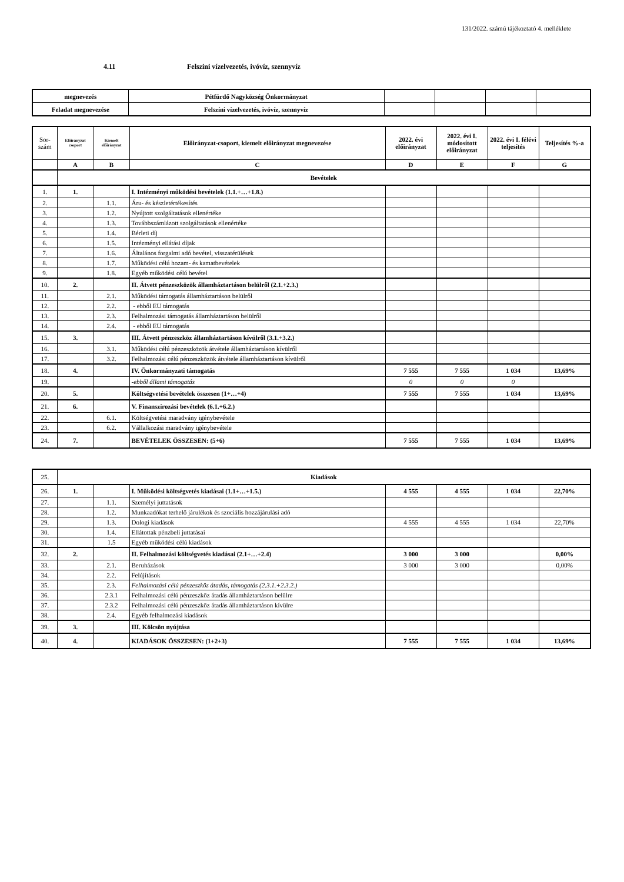131/2022. számú tájékoztató 4. melléklete
4.11 Felszini vízelvezetés, ivóvíz, szennyvíz
| megnevezés | Pétfürdő Nagyközség Önkormányzat | | | | |
| Feladat megnevezése | Felszíni vízelvezetés, ivóvíz, szennyvíz | | | | |
| Sor- szám | Előirányzat csoport | Kiemelt előirányzat | Előirányzat-csoport, kiemelt előirányzat megnevezése | 2022. évi előirányzat | 2022. évi I. módosított előirányzat | 2022. évi I. félévi teljesítés | Teljesítés %-a |
| --- | --- | --- | --- | --- | --- | --- | --- |
| | A | B | C | D | E | F | G |
| | Bevételek | | | | | | |
| 1. | 1. | | I. Intézményi működési bevételek (1.1.+…+1.8.) | | | | |
| 2. | | 1.1. | Áru- és készletértékesítés | | | | |
| 3. | | 1.2. | Nyújtott szolgáltatások ellenértéke | | | | |
| 4. | | 1.3. | Továbbszámlázott szolgáltatások ellenértéke | | | | |
| 5. | | 1.4. | Bérleti díj | | | | |
| 6. | | 1.5. | Intézményi ellátási díjak | | | | |
| 7. | | 1.6. | Általános forgalmi adó bevétel, visszatérülések | | | | |
| 8. | | 1.7. | Működési célú hozam- és kamatbevételek | | | | |
| 9. | | 1.8. | Egyéb működési célú bevétel | | | | |
| 10. | 2. | | II. Átvett pénzeszközök államháztartáson belülről (2.1.+2.3.) | | | | |
| 11. | | 2.1. | Működési támogatás államháztartáson belülről | | | | |
| 12. | | 2.2. | - ebből EU támogatás | | | | |
| 13. | | 2.3. | Felhalmozási támogatás államháztartáson belülről | | | | |
| 14. | | 2.4. | - ebből EU támogatás | | | | |
| 15. | 3. | | III. Átvett pénzeszköz államháztartáson kívülről (3.1.+3.2.) | | | | |
| 16. | | 3.1. | Működési célú pénzeszközök átvétele államháztartáson kívülről | | | | |
| 17. | | 3.2. | Felhalmozási célú pénzeszközök átvétele államháztartáson kívülről | | | | |
| 18. | 4. | | IV. Önkormányzati támogatás | 7 555 | 7 555 | 1 034 | 13,69% |
| 19. | | | -ebből állami támogatás | 0 | 0 | 0 | |
| 20. | 5. | | Költségvetési bevételek összesen (1+…+4) | 7 555 | 7 555 | 1 034 | 13,69% |
| 21. | 6. | | V. Finanszírozási bevételek (6.1.+6.2.) | | | | |
| 22. | | 6.1. | Költségvetési maradvány igénybevétele | | | | |
| 23. | | 6.2. | Vállalkozási maradvány igénybevétele | | | | |
| 24. | 7. | | BEVÉTELEK ÖSSZESEN: (5+6) | 7 555 | 7 555 | 1 034 | 13,69% |
| 25. | Kiadások | | | | | | |
| 26. | 1. | | I. Működési költségvetés kiadásai (1.1+…+1.5.) | 4 555 | 4 555 | 1 034 | 22,70% |
| 27. | | 1.1. | Személyi juttatások | | | | |
| 28. | | 1.2. | Munkaadókat terhelő járulékok és szociális hozzájárulási adó | | | | |
| 29. | | 1.3. | Dologi kiadások | 4 555 | 4 555 | 1 034 | 22,70% |
| 30. | | 1.4. | Ellátottak pénzbeli juttatásai | | | | |
| 31. | | 1.5 | Egyéb működési célú kiadások | | | | |
| 32. | 2. | | II. Felhalmozási költségvetés kiadásai (2.1+…+2.4) | 3 000 | 3 000 | | 0,00% |
| 33. | | 2.1. | Beruházások | 3 000 | 3 000 | | 0,00% |
| 34. | | 2.2. | Felújítások | | | | |
| 35. | | 2.3. | Felhalmozási célú pénzeszköz átadás, támogatás (2.3.1.+2.3.2.) | | | | |
| 36. | | 2.3.1 | Felhalmozási célú pénzeszköz átadás államháztartáson belülre | | | | |
| 37. | | 2.3.2 | Felhalmozási célú pénzeszköz átadás államháztartáson kívülre | | | | |
| 38. | | 2.4. | Egyéb felhalmozási kiadások | | | | |
| 39. | 3. | | III. Kölcsön nyújtása | | | | |
| 40. | 4. | | KIADÁSOK ÖSSZESEN: (1+2+3) | 7 555 | 7 555 | 1 034 | 13,69% |